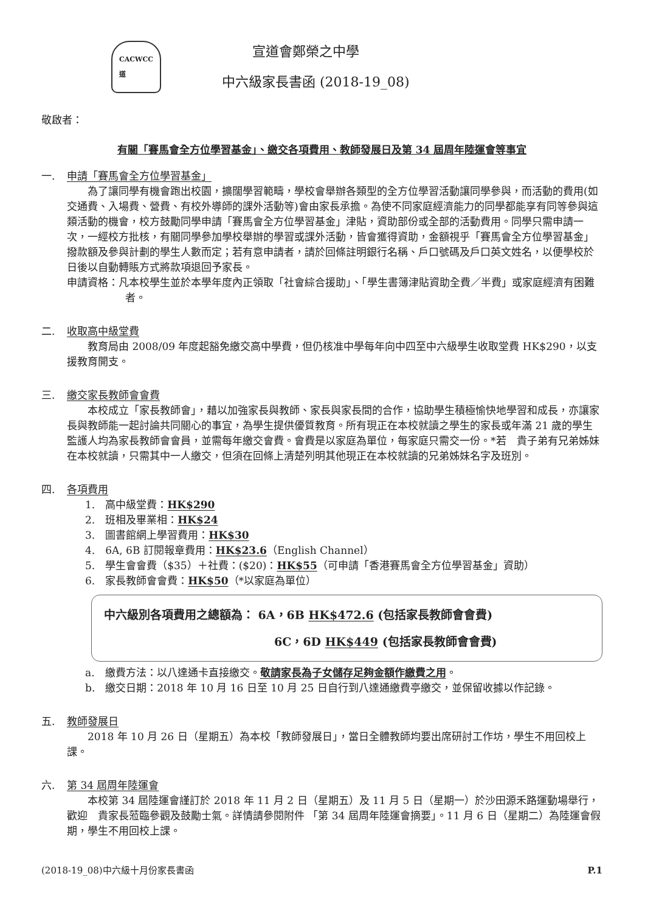CACWCC
道
宣道會鄭榮之中學
中六級家長書函 (2018-19_08)
敬啟者：
有關「賽馬會全方位學習基金」、繳交各項費用、教師發展日及第 34 屆周年陸運會等事宜
一. 申請「賽馬會全方位學習基金」
為了讓同學有機會跑出校園，擴闊學習範疇，學校會舉辦各類型的全方位學習活動讓同學參與，而活動的費用(如交通費、入場費、營費、有校外導師的課外活動等)會由家長承擔。為使不同家庭經濟能力的同學都能享有同等參與這類活動的機會，校方鼓勵同學申請「賽馬會全方位學習基金」津貼，資助部份或全部的活動費用。同學只需申請一次，一經校方批核，有關同學參加學校舉辦的學習或課外活動，皆會獲得資助，金額視乎「賽馬會全方位學習基金」撥款額及參與計劃的學生人數而定；若有意申請者，請於回條註明銀行名稱、戶口號碼及戶口英文姓名，以便學校於日後以自動轉賬方式將款項退回予家長。
申請資格：凡本校學生並於本學年度內正領取「社會綜合援助」、「學生書簿津貼資助全費／半費」或家庭經濟有困難者。
二. 收取高中級堂費
教育局由 2008/09 年度起豁免繳交高中學費，但仍核准中學每年向中四至中六級學生收取堂費 HK$290，以支援教育開支。
三. 繳交家長教師會會費
本校成立「家長教師會」，藉以加強家長與教師、家長與家長間的合作，協助學生積極愉快地學習和成長，亦讓家長與教師能一起討論共同關心的事宜，為學生提供優質教育。所有現正在本校就讀之學生的家長或年滿 21 歲的學生監護人均為家長教師會會員，並需每年繳交會費。會費是以家庭為單位，每家庭只需交一份。*若　貴子弟有兄弟姊妹在本校就讀，只需其中一人繳交，但須在回條上清楚列明其他現正在本校就讀的兄弟姊妹名字及班別。
四. 各項費用
1.　高中級堂費：HK$290
2.　班相及畢業相：HK$24
3.　圖書館網上學習費用：HK$30
4.　6A, 6B 訂閱報章費用：HK$23.6（English Channel）
5.　學生會會費（$35）＋社費：($20)：HK$55（可申請「香港賽馬會全方位學習基金」資助）
6.　家長教師會會費：HK$50（*以家庭為單位）
中六級別各項費用之總額為： 6A，6B HK$472.6 (包括家長教師會會費)
6C，6D HK$449 (包括家長教師會會費)
a.　繳費方法：以八達通卡直接繳交。敬請家長為子女儲存足夠金額作繳費之用。
b.　繳交日期：2018 年 10 月 16 日至 10 月 25 日自行到八達通繳費亭繳交，並保留收據以作記錄。
五. 教師發展日
2018 年 10 月 26 日（星期五）為本校「教師發展日」，當日全體教師均要出席研討工作坊，學生不用回校上課。
六. 第 34 屆周年陸運會
本校第 34 屆陸運會謹訂於 2018 年 11 月 2 日（星期五）及 11 月 5 日（星期一）於沙田源禾路運動場舉行，歡迎　貴家長蒞臨參觀及鼓勵士氣。詳情請參閱附件 「第 34 屆周年陸運會摘要」。11 月 6 日（星期二）為陸運會假期，學生不用回校上課。
(2018-19_08)中六級十月份家長書函 P.1